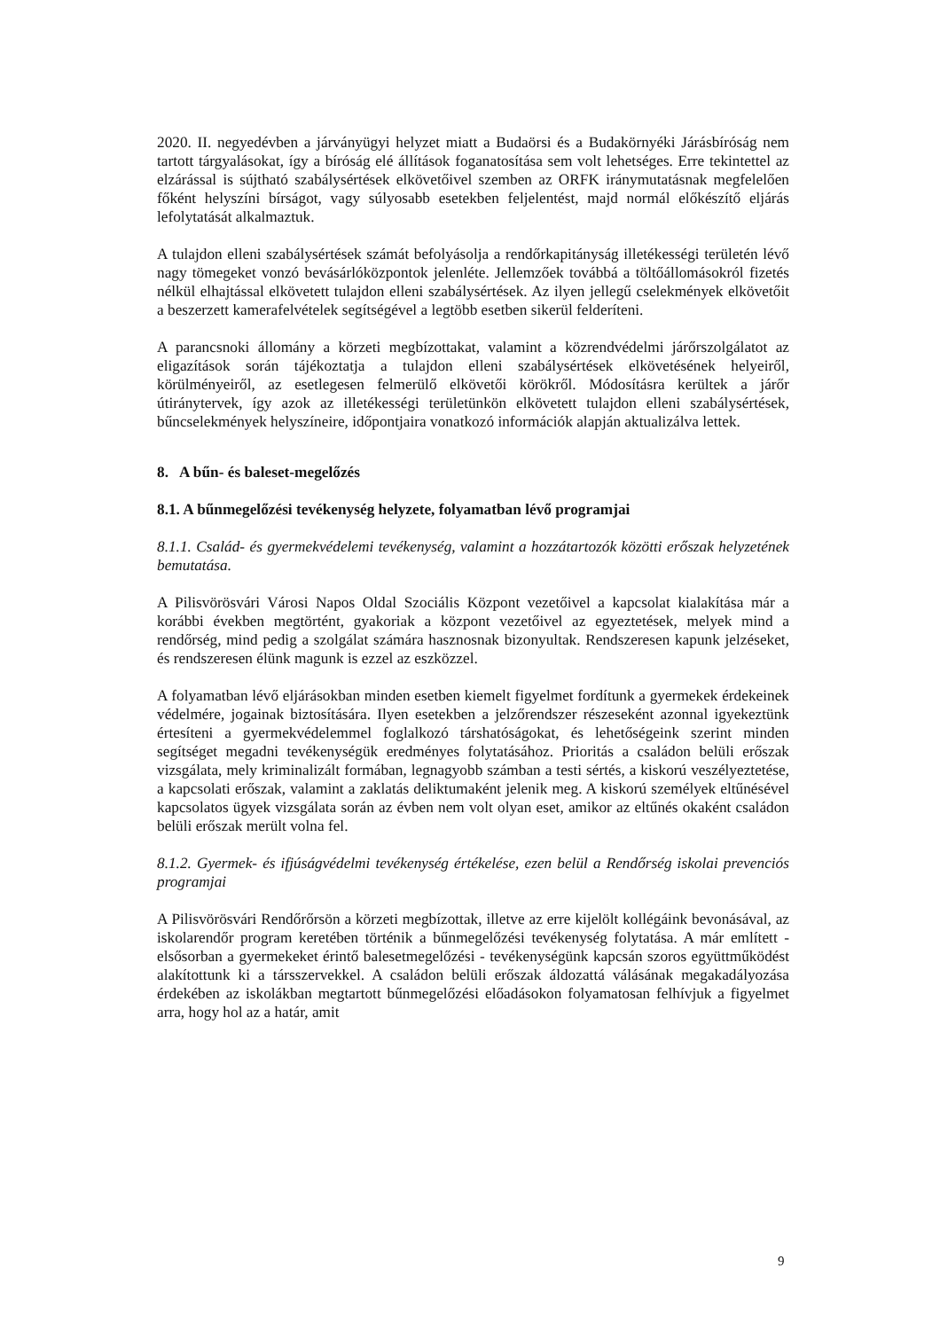2020. II. negyedévben a járványügyi helyzet miatt a Budaörsi és a Budakörnyéki Járásbíróság nem tartott tárgyalásokat, így a bíróság elé állítások foganatosítása sem volt lehetséges. Erre tekintettel az elzárással is sújtható szabálysértések elkövetőivel szemben az ORFK iránymutatásnak megfelelően főként helyszíni bírságot, vagy súlyosabb esetekben feljelentést, majd normál előkészítő eljárás lefolytatását alkalmaztuk.
A tulajdon elleni szabálysértések számát befolyásolja a rendőrkapitányság illetékességi területén lévő nagy tömegeket vonzó bevásárlóközpontok jelenléte. Jellemzőek továbbá a töltőállomásokról fizetés nélkül elhajtással elkövetett tulajdon elleni szabálysértések. Az ilyen jellegű cselekmények elkövetőit a beszerzett kamerafelvételek segítségével a legtöbb esetben sikerül felderíteni.
A parancsnoki állomány a körzeti megbízottakat, valamint a közrendvédelmi járőrszolgálatot az eligazítások során tájékoztatja a tulajdon elleni szabálysértések elkövetésének helyeiről, körülményeiről, az esetlegesen felmerülő elkövetői körökről. Módosításra kerültek a járőr útiránytervek, így azok az illetékességi területünkön elkövetett tulajdon elleni szabálysértések, bűncselekmények helyszíneire, időpontjaira vonatkozó információk alapján aktualizálva lettek.
8. A bűn- és baleset-megelőzés
8.1. A bűnmegelőzési tevékenység helyzete, folyamatban lévő programjai
8.1.1. Család- és gyermekvédelemi tevékenység, valamint a hozzátartozók közötti erőszak helyzetének bemutatása.
A Pilisvörösvári Városi Napos Oldal Szociális Központ vezetőivel a kapcsolat kialakítása már a korábbi években megtörtént, gyakoriak a központ vezetőivel az egyeztetések, melyek mind a rendőrség, mind pedig a szolgálat számára hasznosnak bizonyultak. Rendszeresen kapunk jelzéseket, és rendszeresen élünk magunk is ezzel az eszközzel.
A folyamatban lévő eljárásokban minden esetben kiemelt figyelmet fordítunk a gyermekek érdekeinek védelmére, jogainak biztosítására. Ilyen esetekben a jelzőrendszer részeseként azonnal igyekeztünk értesíteni a gyermekvédelemmel foglalkozó társhatóságokat, és lehetőségeink szerint minden segítséget megadni tevékenységük eredményes folytatásához. Prioritás a családon belüli erőszak vizsgálata, mely kriminalizált formában, legnagyobb számban a testi sértés, a kiskorú veszélyeztetése, a kapcsolati erőszak, valamint a zaklatás deliktumaként jelenik meg. A kiskorú személyek eltűnésével kapcsolatos ügyek vizsgálata során az évben nem volt olyan eset, amikor az eltűnés okaként családon belüli erőszak merült volna fel.
8.1.2. Gyermek- és ifjúságvédelmi tevékenység értékelése, ezen belül a Rendőrség iskolai prevenciós programjai
A Pilisvörösvári Rendőrőrsön a körzeti megbízottak, illetve az erre kijelölt kollégáink bevonásával, az iskolarendőr program keretében történik a bűnmegelőzési tevékenység folytatása. A már említett - elsősorban a gyermekeket érintő balesetmegelőzési - tevékenységünk kapcsán szoros együttműködést alakítottunk ki a társszervekkel. A családon belüli erőszak áldozattá válásának megakadályozása érdekében az iskolákban megtartott bűnmegelőzési előadásokon folyamatosan felhívjuk a figyelmet arra, hogy hol az a határ, amit
9